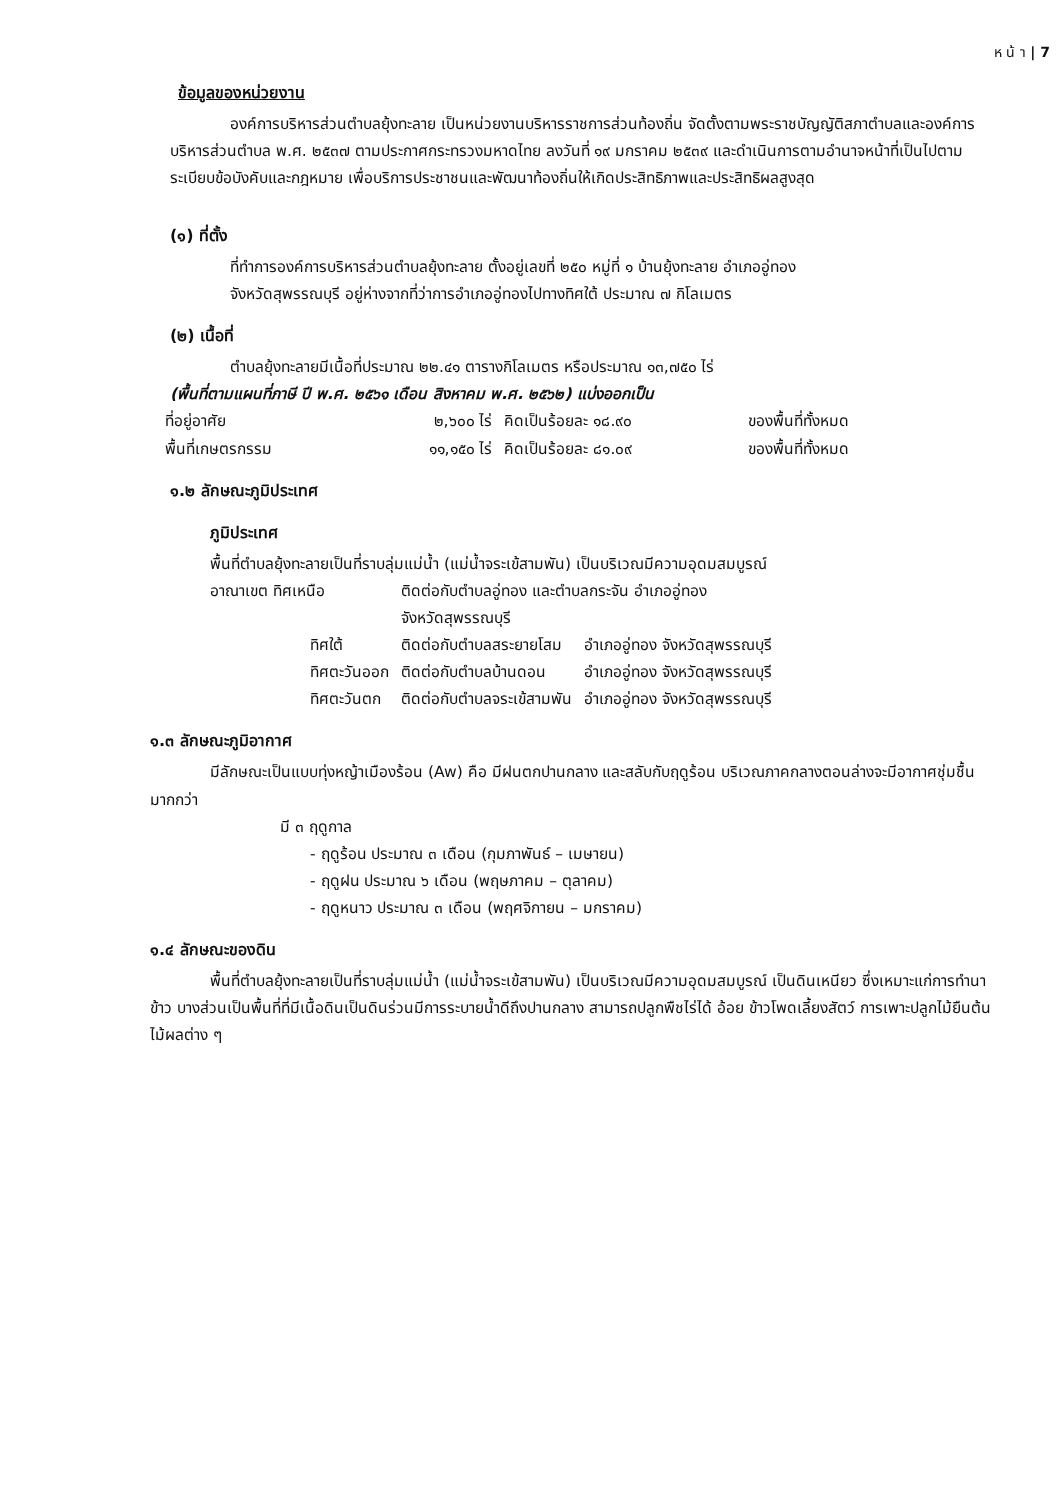ห น้ า | 7
ข้อมูลของหน่วยงาน
องค์การบริหารส่วนตำบลยุ้งทะลาย เป็นหน่วยงานบริหารราชการส่วนท้องถิ่น จัดตั้งตามพระราชบัญญัติสภาตำบลและองค์การบริหารส่วนตำบล พ.ศ. ๒๕๓๗ ตามประกาศกระทรวงมหาดไทย ลงวันที่ ๑๙ มกราคม ๒๕๓๙ และดำเนินการตามอำนาจหน้าที่เป็นไปตามระเบียบข้อบังคับและกฎหมาย เพื่อบริการประชาชนและพัฒนาท้องถิ่นให้เกิดประสิทธิภาพและประสิทธิผลสูงสุด
(๑) ที่ตั้ง
ที่ทำการองค์การบริหารส่วนตำบลยุ้งทะลาย ตั้งอยู่เลขที่ ๒๕๐ หมู่ที่ ๑ บ้านยุ้งทะลาย อำเภออู่ทอง
จังหวัดสุพรรณบุรี อยู่ห่างจากที่ว่าการอำเภออู่ทองไปทางทิศใต้ ประมาณ ๗ กิโลเมตร
(๒) เนื้อที่
ตำบลยุ้งทะลายมีเนื้อที่ประมาณ ๒๒.๔๑ ตารางกิโลเมตร หรือประมาณ ๑๓,๗๕๐ ไร่
(พื้นที่ตามแผนที่ภาษี ปี พ.ศ. ๒๕๖๑ เดือน สิงหาคม พ.ศ. ๒๕๖๒) แบ่งออกเป็น
| ที่อยู่อาศัย | ๒,๖๐๐ ไร่ | คิดเป็นร้อยละ ๑๘.๙๐ | ของพื้นที่ทั้งหมด |
| พื้นที่เกษตรกรรม | ๑๑,๑๕๐ ไร่ | คิดเป็นร้อยละ ๘๑.๐๙ | ของพื้นที่ทั้งหมด |
๑.๒ ลักษณะภูมิประเทศ
ภูมิประเทศ
พื้นที่ตำบลยุ้งทะลายเป็นที่ราบลุ่มแม่น้ำ (แม่น้ำจระเข้สามพัน) เป็นบริเวณมีความอุดมสมบูรณ์
| อาณาเขต ทิศเหนือ | ติดต่อกับตำบลอู่ทอง และตำบลกระจัน อำเภออู่ทอง จังหวัดสุพรรณบุรี | |
| ทิศใต้ | ติดต่อกับตำบลสระยายโสม | อำเภออู่ทอง จังหวัดสุพรรณบุรี |
| ทิศตะวันออก | ติดต่อกับตำบลบ้านดอน | อำเภออู่ทอง จังหวัดสุพรรณบุรี |
| ทิศตะวันตก | ติดต่อกับตำบลจระเข้สามพัน | อำเภออู่ทอง จังหวัดสุพรรณบุรี |
๑.๓ ลักษณะภูมิอากาศ
มีลักษณะเป็นแบบทุ่งหญ้าเมืองร้อน (Aw) คือ มีฝนตกปานกลาง และสลับกับฤดูร้อน บริเวณภาคกลางตอนล่างจะมีอากาศชุ่มชื้นมากกว่า
มี ๓ ฤดูกาล
- ฤดูร้อน ประมาณ ๓ เดือน (กุมภาพันธ์ – เมษายน)
- ฤดูฝน ประมาณ ๖ เดือน (พฤษภาคม – ตุลาคม)
- ฤดูหนาว ประมาณ ๓ เดือน (พฤศจิกายน – มกราคม)
๑.๔ ลักษณะของดิน
พื้นที่ตำบลยุ้งทะลายเป็นที่ราบลุ่มแม่น้ำ (แม่น้ำจระเข้สามพัน) เป็นบริเวณมีความอุดมสมบูรณ์ เป็นดินเหนียว ซึ่งเหมาะแก่การทำนาข้าว บางส่วนเป็นพื้นที่ที่มีเนื้อดินเป็นดินร่วนมีการระบายน้ำดีถึงปานกลาง สามารถปลูกพืชไร่ได้ อ้อย ข้าวโพดเลี้ยงสัตว์ การเพาะปลูกไม้ยืนต้น ไม้ผลต่าง ๆ